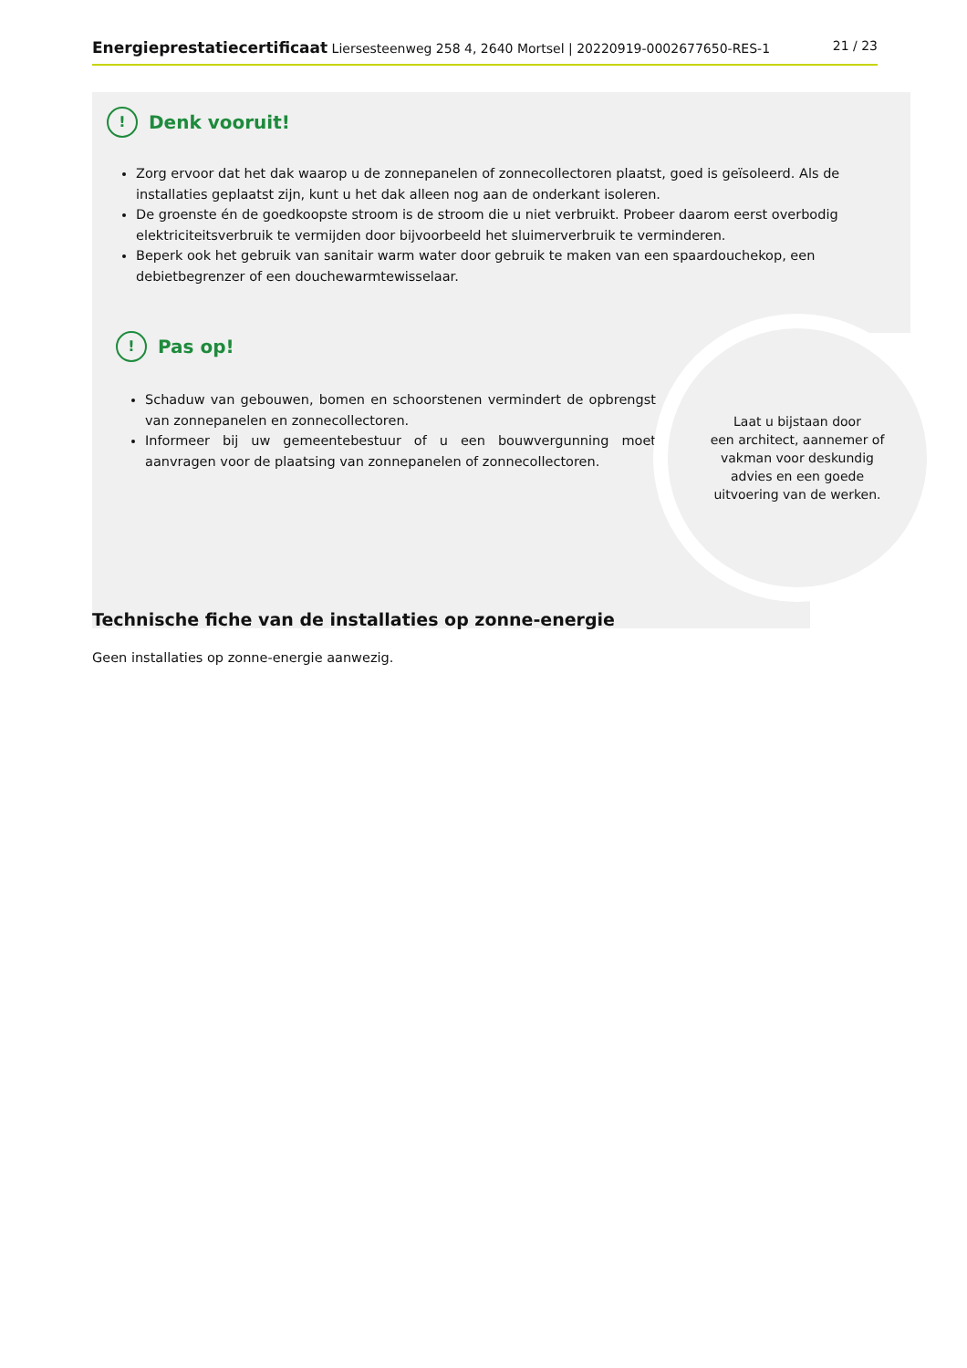Energieprestatiecertificaat Liersesteenweg 258 4, 2640 Mortsel | 20220919-0002677650-RES-1 21 / 23
!
Denk vooruit!
Zorg ervoor dat het dak waarop u de zonnepanelen of zonnecollectoren plaatst, goed is geïsoleerd. Als de installaties geplaatst zijn, kunt u het dak alleen nog aan de onderkant isoleren.
De groenste én de goedkoopste stroom is de stroom die u niet verbruikt. Probeer daarom eerst overbodig elektriciteitsverbruik te vermijden door bijvoorbeeld het sluimerverbruik te verminderen.
Beperk ook het gebruik van sanitair warm water door gebruik te maken van een spaardouchekop, een debietbegrenzer of een douchewarmtewisselaar.
!
Pas op!
Schaduw van gebouwen, bomen en schoorstenen vermindert de opbrengst van zonnepanelen en zonnecollectoren.
Informeer bij uw gemeentebestuur of u een bouwvergunning moet aanvragen voor de plaatsing van zonnepanelen of zonnecollectoren.
Laat u bijstaan door
een architect, aannemer of
vakman voor deskundig
advies en een goede
uitvoering van de werken.
Technische fiche van de installaties op zonne-energie
Geen installaties op zonne-energie aanwezig.